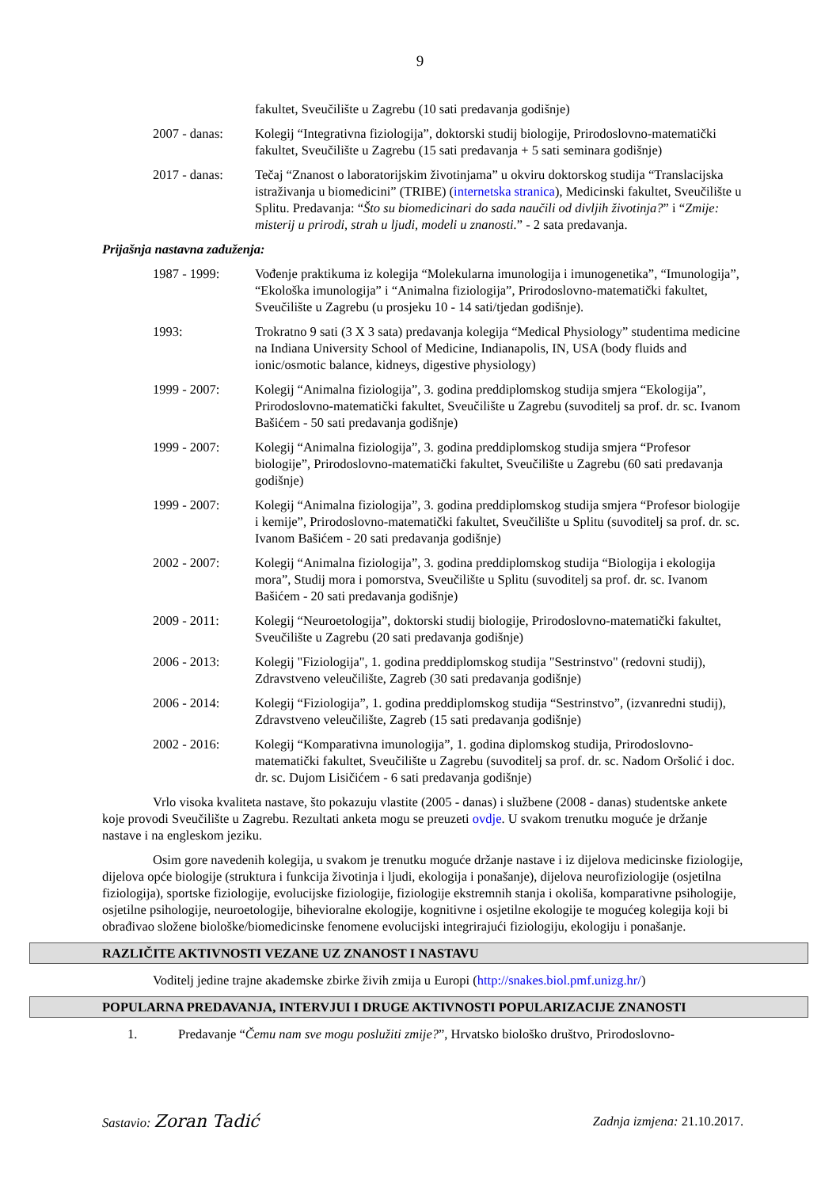9
fakultet, Sveučilište u Zagrebu (10 sati predavanja godišnje)
2007 - danas: Kolegij “Integrativna fiziologija”, doktorski studij biologije, Prirodoslovno-matematički fakultet, Sveučilište u Zagrebu (15 sati predavanja + 5 sati seminara godišnje)
2017 - danas: Tečaj “Znanost o laboratorijskim životinjama” u okviru doktorskog studija “Translacijska istraživanja u biomedicini” (TRIBE) (internetska stranica), Medicinski fakultet, Sveučilište u Splitu. Predavanja: “Što su biomedicinari do sada naučili od divljih životinja?” i “Zmije: misterij u prirodi, strah u ljudi, modeli u znanosti.” - 2 sata predavanja.
Prijašnja nastavna zaduženja:
1987 - 1999: Vođenje praktikuma iz kolegija “Molekularna imunologija i imunogenetika”, “Imunologija”, “Ekološka imunologija” i “Animalna fiziologija”, Prirodoslovno-matematički fakultet, Sveučilište u Zagrebu (u prosjeku 10 - 14 sati/tjedan godišnje).
1993: Trokratno 9 sati (3 X 3 sata) predavanja kolegija “Medical Physiology” studentima medicine na Indiana University School of Medicine, Indianapolis, IN, USA (body fluids and ionic/osmotic balance, kidneys, digestive physiology)
1999 - 2007: Kolegij “Animalna fiziologija”, 3. godina preddiplomskog studija smjera “Ekologija”, Prirodoslovno-matematički fakultet, Sveučilište u Zagrebu (suvoditelj sa prof. dr. sc. Ivanom Bašićem - 50 sati predavanja godišnje)
1999 - 2007: Kolegij “Animalna fiziologija”, 3. godina preddiplomskog studija smjera “Profesor biologije”, Prirodoslovno-matematički fakultet, Sveučilište u Zagrebu (60 sati predavanja godišnje)
1999 - 2007: Kolegij “Animalna fiziologija”, 3. godina preddiplomskog studija smjera “Profesor biologije i kemije”, Prirodoslovno-matematički fakultet, Sveučilište u Splitu (suvoditelj sa prof. dr. sc. Ivanom Bašićem - 20 sati predavanja godišnje)
2002 - 2007: Kolegij “Animalna fiziologija”, 3. godina preddiplomskog studija “Biologija i ekologija mora”, Studij mora i pomorstva, Sveučilište u Splitu (suvoditelj sa prof. dr. sc. Ivanom Bašićem - 20 sati predavanja godišnje)
2009 - 2011: Kolegij “Neuroetologija”, doktorski studij biologije, Prirodoslovno-matematički fakultet, Sveučilište u Zagrebu (20 sati predavanja godišnje)
2006 - 2013: Kolegij "Fiziologija", 1. godina preddiplomskog studija "Sestrinstvo" (redovni studij), Zdravstveno veleučilište, Zagreb (30 sati predavanja godišnje)
2006 - 2014: Kolegij “Fiziologija”, 1. godina preddiplomskog studija “Sestrinstvo”, (izvanredni studij), Zdravstveno veleučilište, Zagreb (15 sati predavanja godišnje)
2002 - 2016: Kolegij “Komparativna imunologija”, 1. godina diplomskog studija, Prirodoslovno-matematički fakultet, Sveučilište u Zagrebu (suvoditelj sa prof. dr. sc. Nadom Oršolić i doc. dr. sc. Dujom Lisičićem - 6 sati predavanja godišnje)
Vrlo visoka kvaliteta nastave, što pokazuju vlastite (2005 - danas) i službene (2008 - danas) studentske ankete koje provodi Sveučilište u Zagrebu. Rezultati anketa mogu se preuzeti ovdje. U svakom trenutku moguće je držanje nastave i na engleskom jeziku.
Osim gore navedenih kolegija, u svakom je trenutku moguće držanje nastave i iz dijelova medicinske fiziologije, dijelova opće biologije (struktura i funkcija životinja i ljudi, ekologija i ponašanje), dijelova neurofiziologije (osjetilna fiziologija), sportske fiziologije, evolucijske fiziologije, fiziologije ekstremnih stanja i okoliša, komparativne psihologije, osjetilne psihologije, neuroetologije, bihevioralne ekologije, kognitivne i osjetilne ekologije te mogućeg kolegija koji bi obrađivao složene biološke/biomedicinske fenomene evolucijski integrirajući fiziologiju, ekologiju i ponašanje.
RAZLIČITE AKTIVNOSTI VEZANE UZ ZNANOST I NASTAVU
Voditelj jedine trajne akademske zbirke živih zmija u Europi (http://snakes.biol.pmf.unizg.hr/)
POPULARNA PREDAVANJA, INTERVJUI I DRUGE AKTIVNOSTI POPULARIZACIJE ZNANOSTI
1. Predavanje “Čemu nam sve mogu poslužiti zmije?”, Hrvatsko biološko društvo, Prirodoslovno-
Sastavio: Zoran Tadić
Zadnja izmjena: 21.10.2017.